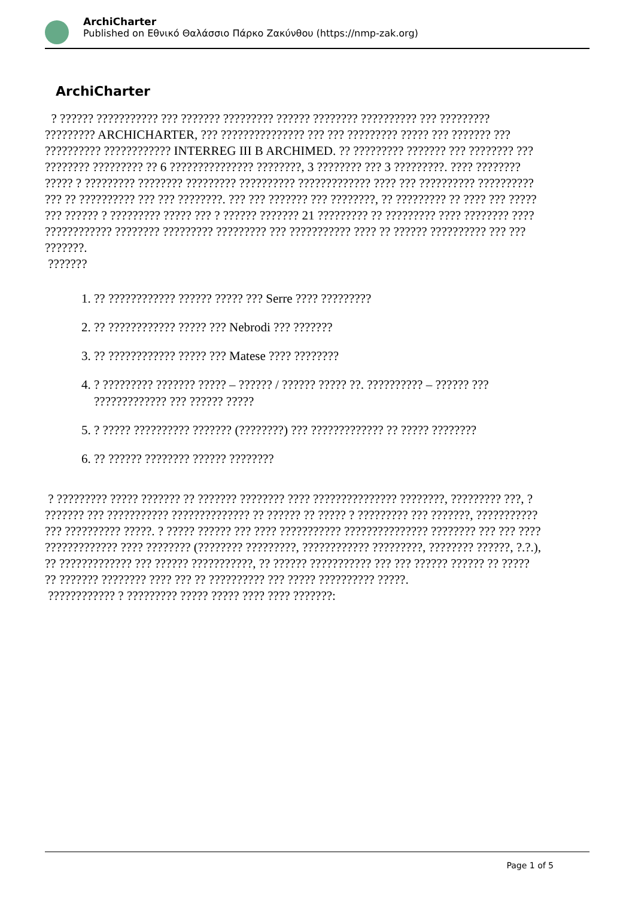ArchiCharter
Published on Εθνικό Θαλάσσιο Πάρκο Ζακύνθου (https://nmp-zak.org)
ArchiCharter
? ?????? ??????????? ??? ??????? ????????? ?????? ???????? ?????????? ??? ????????? ????????? ARCHICHARTER, ??? ??????????????? ??? ??? ????????? ????? ??? ??????? ??? ?????????? ???????????? INTERREG III B ARCHIMED. ?? ????????? ??????? ??? ???????? ??? ???????? ????????? ?? 6 ??????????????? ????????, 3 ???????? ??? 3 ?????????. ???? ???????? ????? ? ????????? ???????? ????????? ?????????? ????????????? ???? ??? ?????????? ?????????? ??? ?? ?????????? ??? ??? ????????. ??? ??? ??????? ??? ????????, ?? ????????? ?? ???? ??? ????? ??? ?????? ? ????????? ????? ??? ? ?????? ??????? 21 ????????? ?? ????????? ???? ???????? ???? ???????????? ???????? ????????? ????????? ??? ??????????? ???? ?? ?????? ?????????? ??? ??? ???????.
???????
1. ?? ???????????? ?????? ????? ??? Serre ???? ?????????
2. ?? ???????????? ????? ??? Nebrodi ??? ???????
3. ?? ???????????? ????? ??? Matese ???? ????????
4. ? ????????? ??????? ????? – ?????? / ?????? ????? ??. ?????????? – ?????? ??? ????????????? ??? ?????? ?????
5. ? ????? ?????????? ??????? (????????) ??? ????????????? ?? ????? ????????
6. ?? ?????? ???????? ?????? ????????
? ????????? ????? ??????? ?? ??????? ???????? ???? ??????????????? ????????, ????????? ???, ? ??????? ??? ??????????? ?????????????? ?? ?????? ?? ????? ? ????????? ??? ???????, ??????????? ??? ?????????? ?????. ? ????? ?????? ??? ???? ??????????? ??????????????? ???????? ??? ??? ???? ????????????? ???? ???????? (???????? ?????????, ???????????? ?????????, ???????? ??????, ?.?.), ?? ????????????? ??? ?????? ???????????, ?? ?????? ??????????? ??? ??? ?????? ?????? ?? ????? ?? ??????? ???????? ???? ??? ?? ?????????? ??? ????? ?????????? ?????.
???????????? ? ????????? ????? ????? ???? ???? ???????:
Page 1 of 5